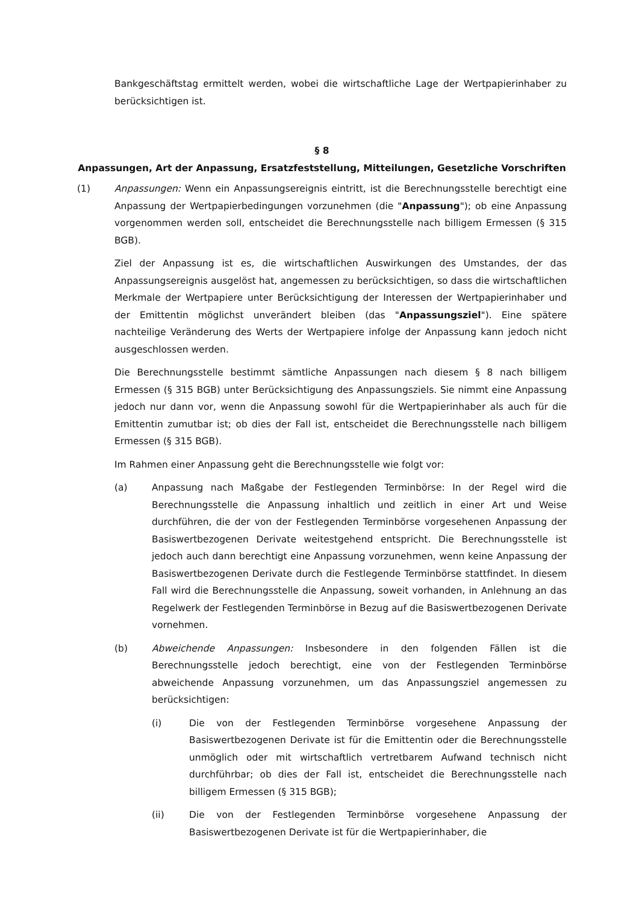Bankgeschäftstag ermittelt werden, wobei die wirtschaftliche Lage der Wertpapierinhaber zu berücksichtigen ist.
§ 8
Anpassungen, Art der Anpassung, Ersatzfeststellung, Mitteilungen, Gesetzliche Vorschriften
(1) Anpassungen: Wenn ein Anpassungsereignis eintritt, ist die Berechnungsstelle berechtigt eine Anpassung der Wertpapierbedingungen vorzunehmen (die "Anpassung"); ob eine Anpassung vorgenommen werden soll, entscheidet die Berechnungsstelle nach billigem Ermessen (§ 315 BGB).
Ziel der Anpassung ist es, die wirtschaftlichen Auswirkungen des Umstandes, der das Anpassungsereignis ausgelöst hat, angemessen zu berücksichtigen, so dass die wirtschaftlichen Merkmale der Wertpapiere unter Berücksichtigung der Interessen der Wertpapierinhaber und der Emittentin möglichst unverändert bleiben (das "Anpassungsziel"). Eine spätere nachteilige Veränderung des Werts der Wertpapiere infolge der Anpassung kann jedoch nicht ausgeschlossen werden.
Die Berechnungsstelle bestimmt sämtliche Anpassungen nach diesem § 8 nach billigem Ermessen (§ 315 BGB) unter Berücksichtigung des Anpassungsziels. Sie nimmt eine Anpassung jedoch nur dann vor, wenn die Anpassung sowohl für die Wertpapierinhaber als auch für die Emittentin zumutbar ist; ob dies der Fall ist, entscheidet die Berechnungsstelle nach billigem Ermessen (§ 315 BGB).
Im Rahmen einer Anpassung geht die Berechnungsstelle wie folgt vor:
(a) Anpassung nach Maßgabe der Festlegenden Terminbörse: In der Regel wird die Berechnungsstelle die Anpassung inhaltlich und zeitlich in einer Art und Weise durchführen, die der von der Festlegenden Terminbörse vorgesehenen Anpassung der Basiswertbezogenen Derivate weitestgehend entspricht. Die Berechnungsstelle ist jedoch auch dann berechtigt eine Anpassung vorzunehmen, wenn keine Anpassung der Basiswertbezogenen Derivate durch die Festlegende Terminbörse stattfindet. In diesem Fall wird die Berechnungsstelle die Anpassung, soweit vorhanden, in Anlehnung an das Regelwerk der Festlegenden Terminbörse in Bezug auf die Basiswertbezogenen Derivate vornehmen.
(b) Abweichende Anpassungen: Insbesondere in den folgenden Fällen ist die Berechnungsstelle jedoch berechtigt, eine von der Festlegenden Terminbörse abweichende Anpassung vorzunehmen, um das Anpassungsziel angemessen zu berücksichtigen:
(i) Die von der Festlegenden Terminbörse vorgesehene Anpassung der Basiswertbezogenen Derivate ist für die Emittentin oder die Berechnungsstelle unmöglich oder mit wirtschaftlich vertretbarem Aufwand technisch nicht durchführbar; ob dies der Fall ist, entscheidet die Berechnungsstelle nach billigem Ermessen (§ 315 BGB);
(ii) Die von der Festlegenden Terminbörse vorgesehene Anpassung der Basiswertbezogenen Derivate ist für die Wertpapierinhaber, die